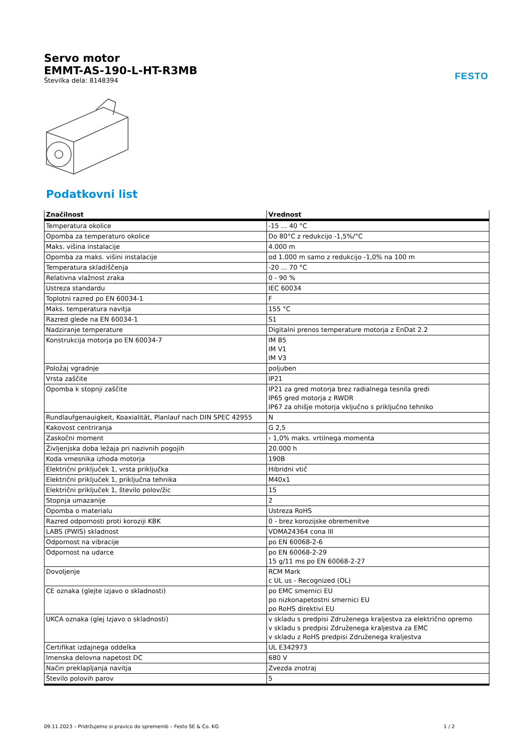FESTO
Servo motor
EMMT-AS-190-L-HT-R3MB
Številka dela: 8148394
Podatkovni list
| Značilnost | Vrednost |
| --- | --- |
| Temperatura okolice | -15 ... 40 °C |
| Opomba za temperaturo okolice | Do 80°C z redukcijo -1,5%/°C |
| Maks. višina instalacije | 4.000 m |
| Opomba za maks. višini instalacije | od 1.000 m samo z redukcijo -1,0% na 100 m |
| Temperatura skladiščenja | -20 ... 70 °C |
| Relativna vlažnost zraka | 0 - 90 % |
| Ustreza standardu | IEC 60034 |
| Toplotni razred po EN 60034-1 | F |
| Maks. temperatura navitja | 155 °C |
| Razred glede na EN 60034-1 | S1 |
| Nadziranje temperature | Digitalni prenos temperature motorja z EnDat 2.2 |
| Konstrukcija motorja po EN 60034-7 | IM B5 IM V1 IM V3 |
| Položaj vgradnje | poljuben |
| Vrsta zaščite | IP21 |
| Opomba k stopnji zaščite | IP21 za gred motorja brez radialnega tesnila gredi IP65 gred motorja z RWDR IP67 za ohišje motorja vključno s priključno tehniko |
| Rundlaufgenauigkeit, Koaxialität, Planlauf nach DIN SPEC 42955 | N |
| Kakovost centriranja | G 2,5 |
| Zaskočni moment | ‹ 1,0% maks. vrtilnega momenta |
| Življenjska doba ležaja pri nazivnih pogojih | 20.000 h |
| Koda vmesnika izhoda motorja | 190B |
| Električni priključek 1, vrsta priključka | Hibridni vtič |
| Električni priključek 1, priključna tehnika | M40x1 |
| Električni priključek 1, število polov/žic | 15 |
| Stopnja umazanije | 2 |
| Opomba o materialu | Ustreza RoHS |
| Razred odpornosti proti koroziji KBK | 0 - brez korozijske obremenitve |
| LABS (PWIS) skladnost | VDMA24364 cona III |
| Odpornost na vibracije | po EN 60068-2-6 |
| Odpornost na udarce | po EN 60068-2-29 15 g/11 ms po EN 60068-2-27 |
| Dovoljenje | RCM Mark c UL us - Recognized (OL) |
| CE oznaka (glejte izjavo o skladnosti) | po EMC smernici EU po nizkonapetostni smernici EU po RoHS direktivi EU |
| UKCA oznaka (glej Izjavo o skladnosti) | v skladu s predpisi Združenega kraljestva za električno opremo v skladu s predpisi Združenega kraljestva za EMC v skladu z RoHS predpisi Združenega kraljestva |
| Certifikat izdajnega oddelka | UL E342973 |
| Imenska delovna napetost DC | 680 V |
| Način preklapljanja navitja | Zvezda znotraj |
| Število polovih parov | 5 |
09.11.2023 – Pridržujemo si pravico do sprememb – Festo SE & Co. KG 1 / 2